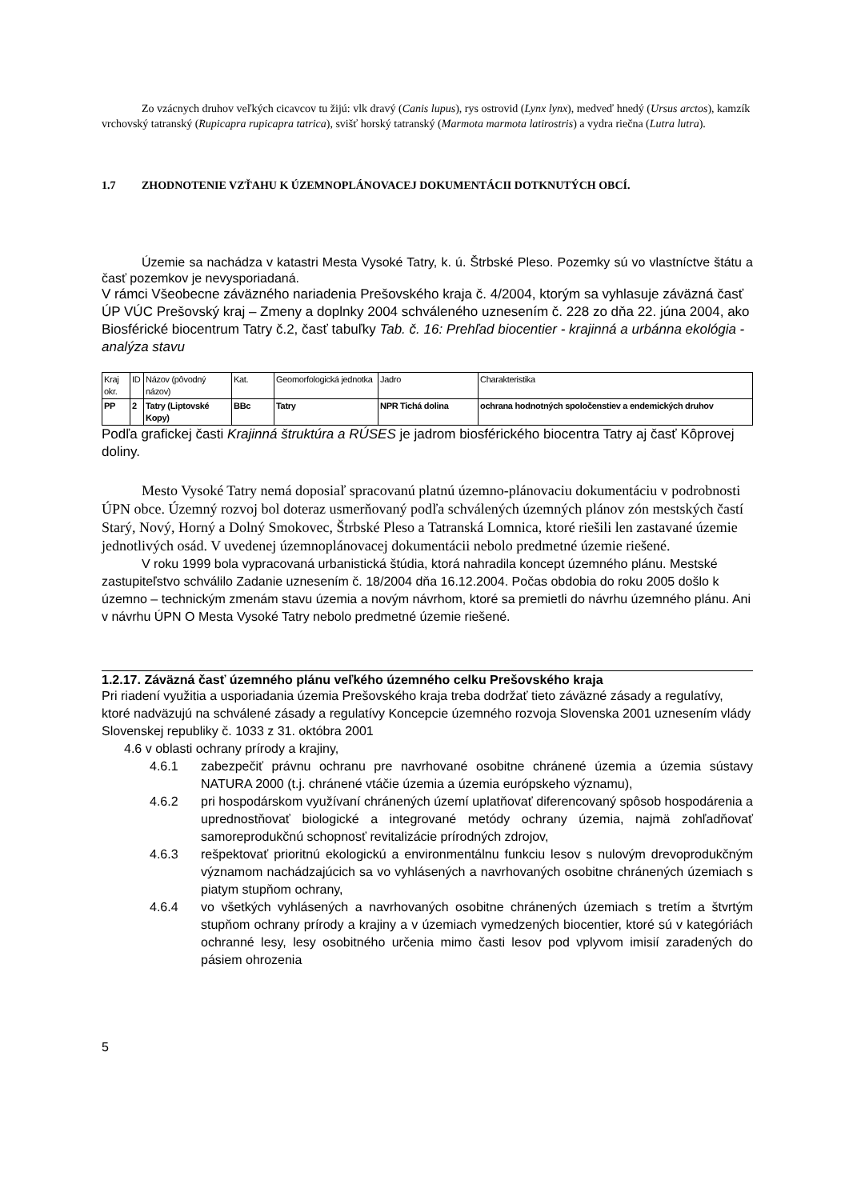Zo vzácnych druhov veľkých cicavcov tu žijú: vlk dravý (Canis lupus), rys ostrovid (Lynx lynx), medveď hnedý (Ursus arctos), kamzík vrchovský tatranský (Rupicapra rupicapra tatrica), svišť horský tatranský (Marmota marmota latirostris) a vydra riečna (Lutra lutra).
1.7 ZHODNOTENIE VZŤAHU K ÚZEMNOPLÁNOVACEJ DOKUMENTÁCII DOTKNUTÝCH OBCÍ.
Územie sa nachádza v katastri Mesta Vysoké Tatry, k. ú. Štrbské Pleso. Pozemky sú vo vlastníctve štátu a časť pozemkov je nevysporiadaná.
V rámci Všeobecne záväzného nariadenia Prešovského kraja č. 4/2004, ktorým sa vyhlasuje záväzná časť ÚP VÚC Prešovský kraj – Zmeny a doplnky 2004 schváleného uznesením č. 228 zo dňa 22. júna 2004, ako Biosférické biocentrum Tatry č.2, časť tabuľky Tab. č. 16: Prehľad biocentier - krajinná a urbánna ekológia - analýza stavu
| Kraj okr. | ID | Názov (pôvodný názov) | Kat. | Geomorfologická jednotka | Jadro | Charakteristika |
| PP | 2 | Tatry (Liptovské Kopy) | BBc | Tatry | NPR Tichá dolina | ochrana hodnotných spoločenstiev a endemických druhov |
Podľa grafickej časti Krajinná štruktúra a RÚSES je jadrom biosférického biocentra Tatry aj časť Kôprovej doliny.
Mesto Vysoké Tatry nemá doposiaľ spracovanú platnú územno-plánovaciu dokumentáciu v podrobnosti ÚPN obce. Územný rozvoj bol doteraz usmerňovaný podľa schválených územných plánov zón mestských častí Starý, Nový, Horný a Dolný Smokovec, Štrbské Pleso a Tatranská Lomnica, ktoré riešili len zastavané územie jednotlivých osád. V uvedenej územnoplánovacej dokumentácii nebolo predmetné územie riešené.
V roku 1999 bola vypracovaná urbanistická štúdia, ktorá nahradila koncept územného plánu. Mestské zastupiteľstvo schválilo Zadanie uznesením č. 18/2004 dňa 16.12.2004. Počas obdobia do roku 2005 došlo k územno – technickým zmenám stavu územia a novým návrhom, ktoré sa premietli do návrhu územného plánu. Ani v návrhu ÚPN O Mesta Vysoké Tatry nebolo predmetné územie riešené.
1.2.17. Záväzná časť územného plánu veľkého územného celku Prešovského kraja
Pri riadení využitia a usporiadania územia Prešovského kraja treba dodržať tieto záväzné zásady a regulatívy, ktoré nadväzujú na schválené zásady a regulatívy Koncepcie územného rozvoja Slovenska 2001 uznesením vlády Slovenskej republiky č. 1033 z 31. októbra 2001
4.6 v oblasti ochrany prírody a krajiny,
4.6.1 zabezpečiť právnu ochranu pre navrhované osobitne chránené územia a územia sústavy NATURA 2000 (t.j. chránené vtáčie územia a územia európskeho významu),
4.6.2 pri hospodárskom využívaní chránených území uplatňovať diferencovaný spôsob hospodárenia a uprednostňovať biologické a integrované metódy ochrany územia, najmä zohľadňovať samoreprodukčnú schopnosť revitalizácie prírodných zdrojov,
4.6.3 rešpektovať prioritnú ekologickú a environmentálnu funkciu lesov s nulovým drevoprodukčným významom nachádzajúcich sa vo vyhlásených a navrhovaných osobitne chránených územiach s piatym stupňom ochrany,
4.6.4 vo všetkých vyhlásených a navrhovaných osobitne chránených územiach s tretím a štvrtým stupňom ochrany prírody a krajiny a v územiach vymedzených biocentier, ktoré sú v kategóriách ochranné lesy, lesy osobitného určenia mimo časti lesov pod vplyvom imisií zaradených do pásiem ohrozenia
5